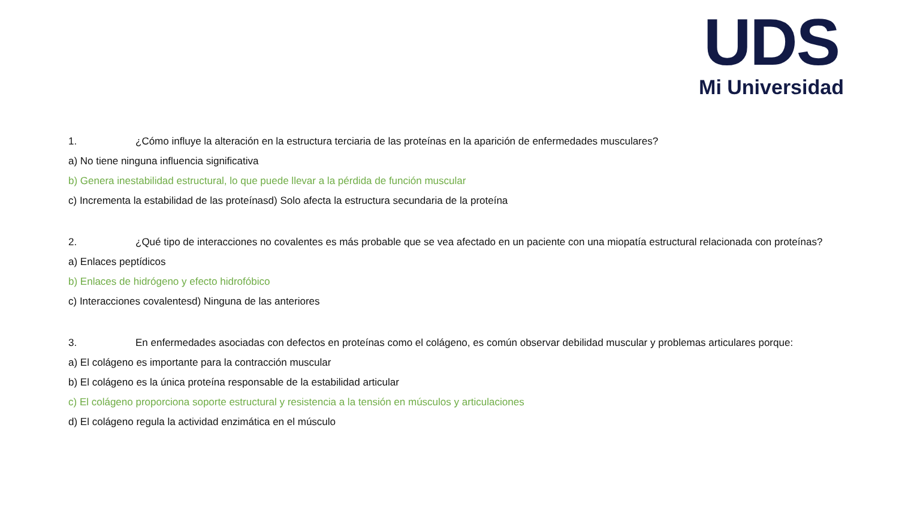UDS
Mi Universidad
1. ¿Cómo influye la alteración en la estructura terciaria de las proteínas en la aparición de enfermedades musculares?
a) No tiene ninguna influencia significativa
b) Genera inestabilidad estructural, lo que puede llevar a la pérdida de función muscular
c) Incrementa la estabilidad de las proteínasd) Solo afecta la estructura secundaria de la proteína
2. ¿Qué tipo de interacciones no covalentes es más probable que se vea afectado en un paciente con una miopatía estructural relacionada con proteínas?
a) Enlaces peptídicos
b) Enlaces de hidrógeno y efecto hidrofóbico
c) Interacciones covalentesd) Ninguna de las anteriores
3. En enfermedades asociadas con defectos en proteínas como el colágeno, es común observar debilidad muscular y problemas articulares porque:
a) El colágeno es importante para la contracción muscular
b) El colágeno es la única proteína responsable de la estabilidad articular
c) El colágeno proporciona soporte estructural y resistencia a la tensión en músculos y articulaciones
d) El colágeno regula la actividad enzimática en el músculo